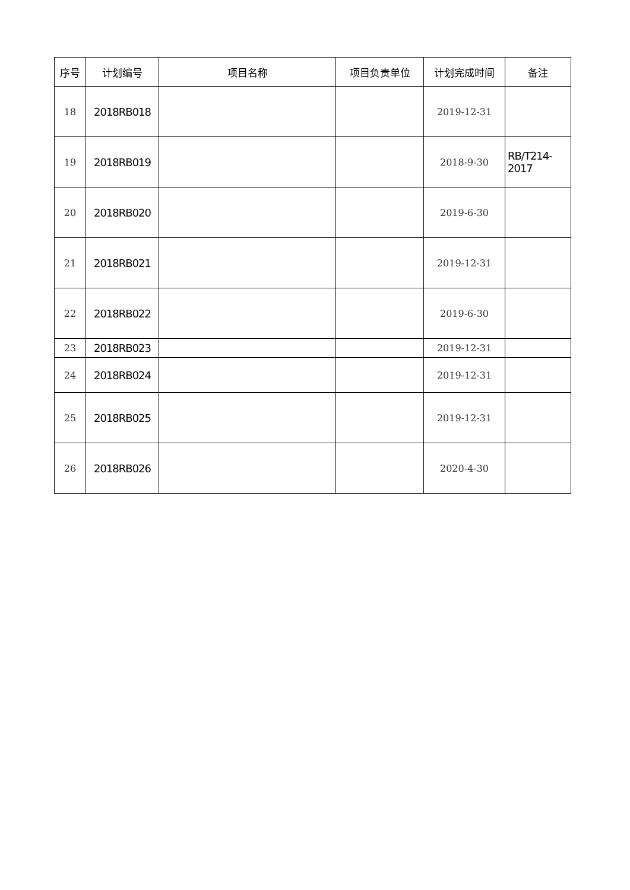| 序号 | 计划编号 | 项目名称 | 项目负责单位 | 计划完成时间 | 备注 |
| --- | --- | --- | --- | --- | --- |
| 18 | 2018RB018 | | | 2019-12-31 | |
| 19 | 2018RB019 | | | 2018-9-30 | RB/T214- 2017 |
| 20 | 2018RB020 | | | 2019-6-30 | |
| 21 | 2018RB021 | | | 2019-12-31 | |
| 22 | 2018RB022 | | | 2019-6-30 | |
| 23 | 2018RB023 | | | 2019-12-31 | |
| 24 | 2018RB024 | | | 2019-12-31 | |
| 25 | 2018RB025 | | | 2019-12-31 | |
| 26 | 2018RB026 | | | 2020-4-30 | |